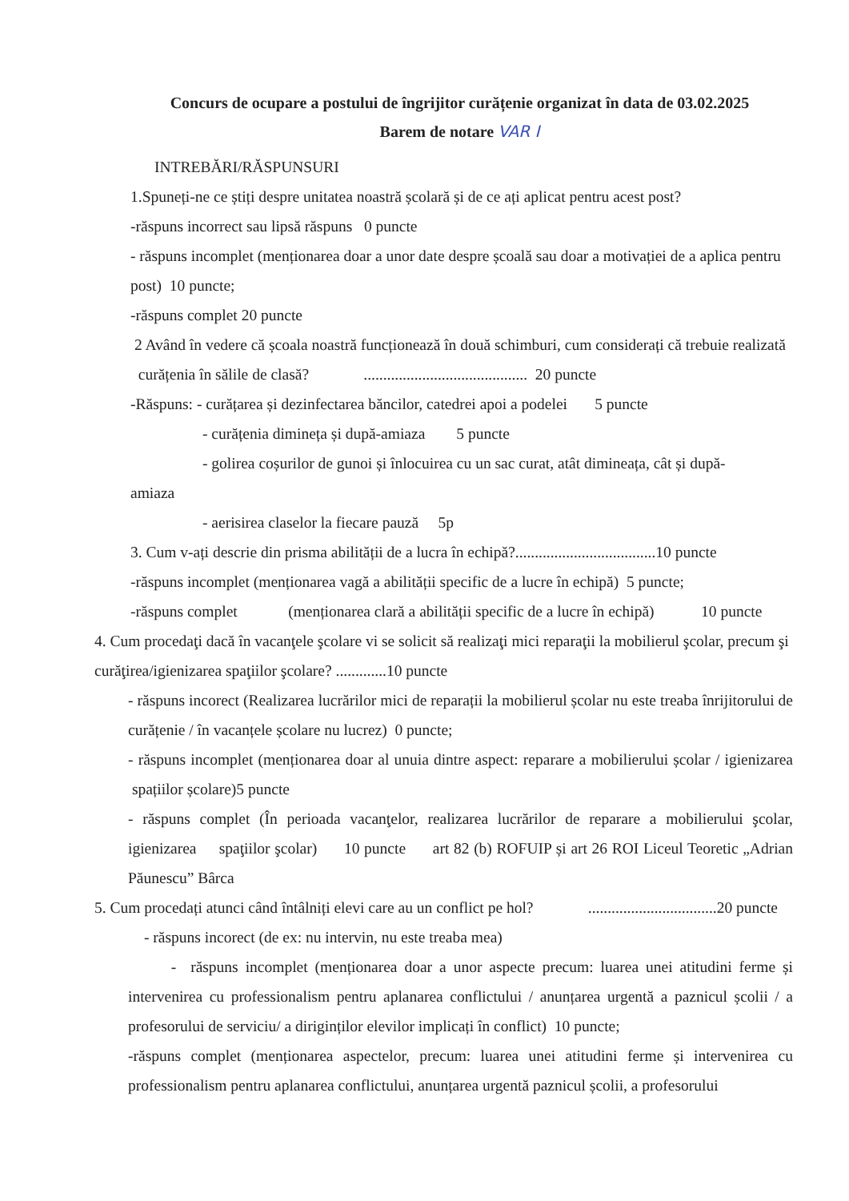Concurs de ocupare a postului de îngrijitor curățenie organizat în data de 03.02.2025
Barem de notare VAR I
INTREBĂRI/RĂSPUNSURI
1.Spuneți-ne ce știți despre unitatea noastră școlară și de ce ați aplicat pentru acest post?
-răspuns incorrect sau lipsă răspuns 0 puncte
- răspuns incomplet (menționarea doar a unor date despre școală sau doar a motivației de a aplica pentru post) 10 puncte;
-răspuns complet 20 puncte
2 Având în vedere că școala noastră funcționează în două schimburi, cum considerați că trebuie realizată curățenia în sălile de clasă? .......................................... 20 puncte
-Răspuns: - curățarea și dezinfectarea băncilor, catedrei apoi a podelei 5 puncte
- curățenia dimineța și după-amiaza 5 puncte
- golirea coșurilor de gunoi și înlocuirea cu un sac curat, atât dimineața, cât și după-
amiaza
- aerisirea claselor la fiecare pauză 5p
3. Cum v-ați descrie din prisma abilității de a lucra în echipă?....................................10 puncte
-răspuns incomplet (menționarea vagă a abilității specific de a lucre în echipă) 5 puncte;
-răspuns complet (menționarea clară a abilității specific de a lucre în echipă) 10 puncte
4. Cum procedaţi dacă în vacanţele şcolare vi se solicit să realizaţi mici reparaţii la mobilierul şcolar, precum şi curăţirea/igienizarea spaţiilor şcolare? .............10 puncte
- răspuns incorect (Realizarea lucrărilor mici de reparații la mobilierul școlar nu este treaba înrijitorului de curățenie / în vacanțele școlare nu lucrez) 0 puncte;
- răspuns incomplet (menționarea doar al unuia dintre aspect: reparare a mobilierului școlar / igienizarea spațiilor școlare)5 puncte
- răspuns complet (În perioada vacanţelor, realizarea lucrărilor de reparare a mobilierului şcolar, igienizarea spaţiilor şcolar) 10 puncte art 82 (b) ROFUIP și art 26 ROI Liceul Teoretic „Adrian Păunescu” Bârca
5. Cum procedați atunci când întâlniți elevi care au un conflict pe hol? .................................20 puncte
- răspuns incorect (de ex: nu intervin, nu este treaba mea)
- răspuns incomplet (menționarea doar a unor aspecte precum: luarea unei atitudini ferme și intervenirea cu professionalism pentru aplanarea conflictului / anunțarea urgentă a paznicul școlii / a profesorului de serviciu/ a diriginților elevilor implicați în conflict) 10 puncte;
-răspuns complet (menționarea aspectelor, precum: luarea unei atitudini ferme și intervenirea cu professionalism pentru aplanarea conflictului, anunțarea urgentă paznicul școlii, a profesorului